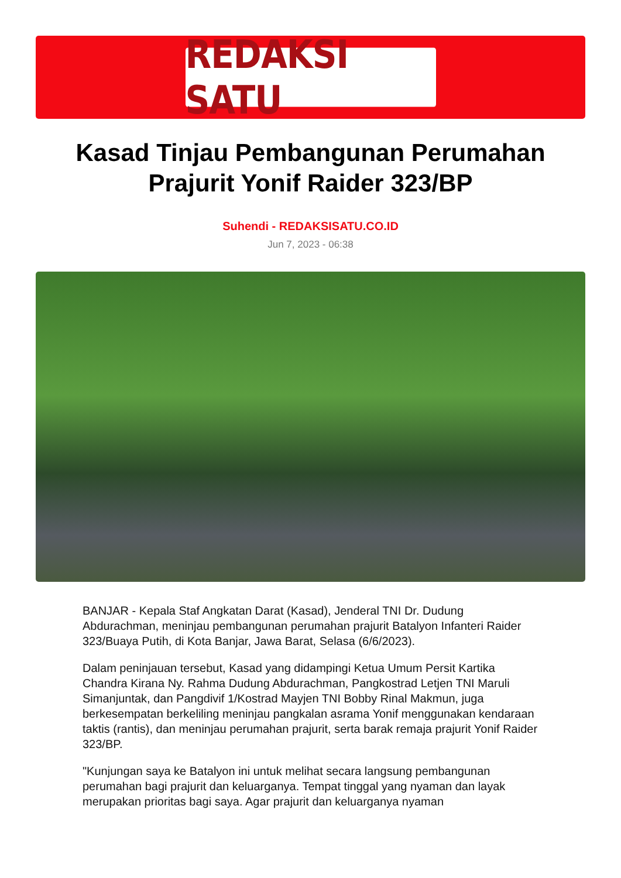REDAKSI SATU
Kasad Tinjau Pembangunan Perumahan Prajurit Yonif Raider 323/BP
Suhendi - REDAKSISATU.CO.ID
Jun 7, 2023 - 06:38
BANJAR - Kepala Staf Angkatan Darat (Kasad), Jenderal TNI Dr. Dudung Abdurachman, meninjau pembangunan perumahan prajurit Batalyon Infanteri Raider 323/Buaya Putih, di Kota Banjar, Jawa Barat, Selasa (6/6/2023).
Dalam peninjauan tersebut, Kasad yang didampingi Ketua Umum Persit Kartika Chandra Kirana Ny. Rahma Dudung Abdurachman, Pangkostrad Letjen TNI Maruli Simanjuntak, dan Pangdivif 1/Kostrad Mayjen TNI Bobby Rinal Makmun, juga berkesempatan berkeliling meninjau pangkalan asrama Yonif menggunakan kendaraan taktis (rantis), dan meninjau perumahan prajurit, serta barak remaja prajurit Yonif Raider 323/BP.
"Kunjungan saya ke Batalyon ini untuk melihat secara langsung pembangunan perumahan bagi prajurit dan keluarganya. Tempat tinggal yang nyaman dan layak merupakan prioritas bagi saya. Agar prajurit dan keluarganya nyaman